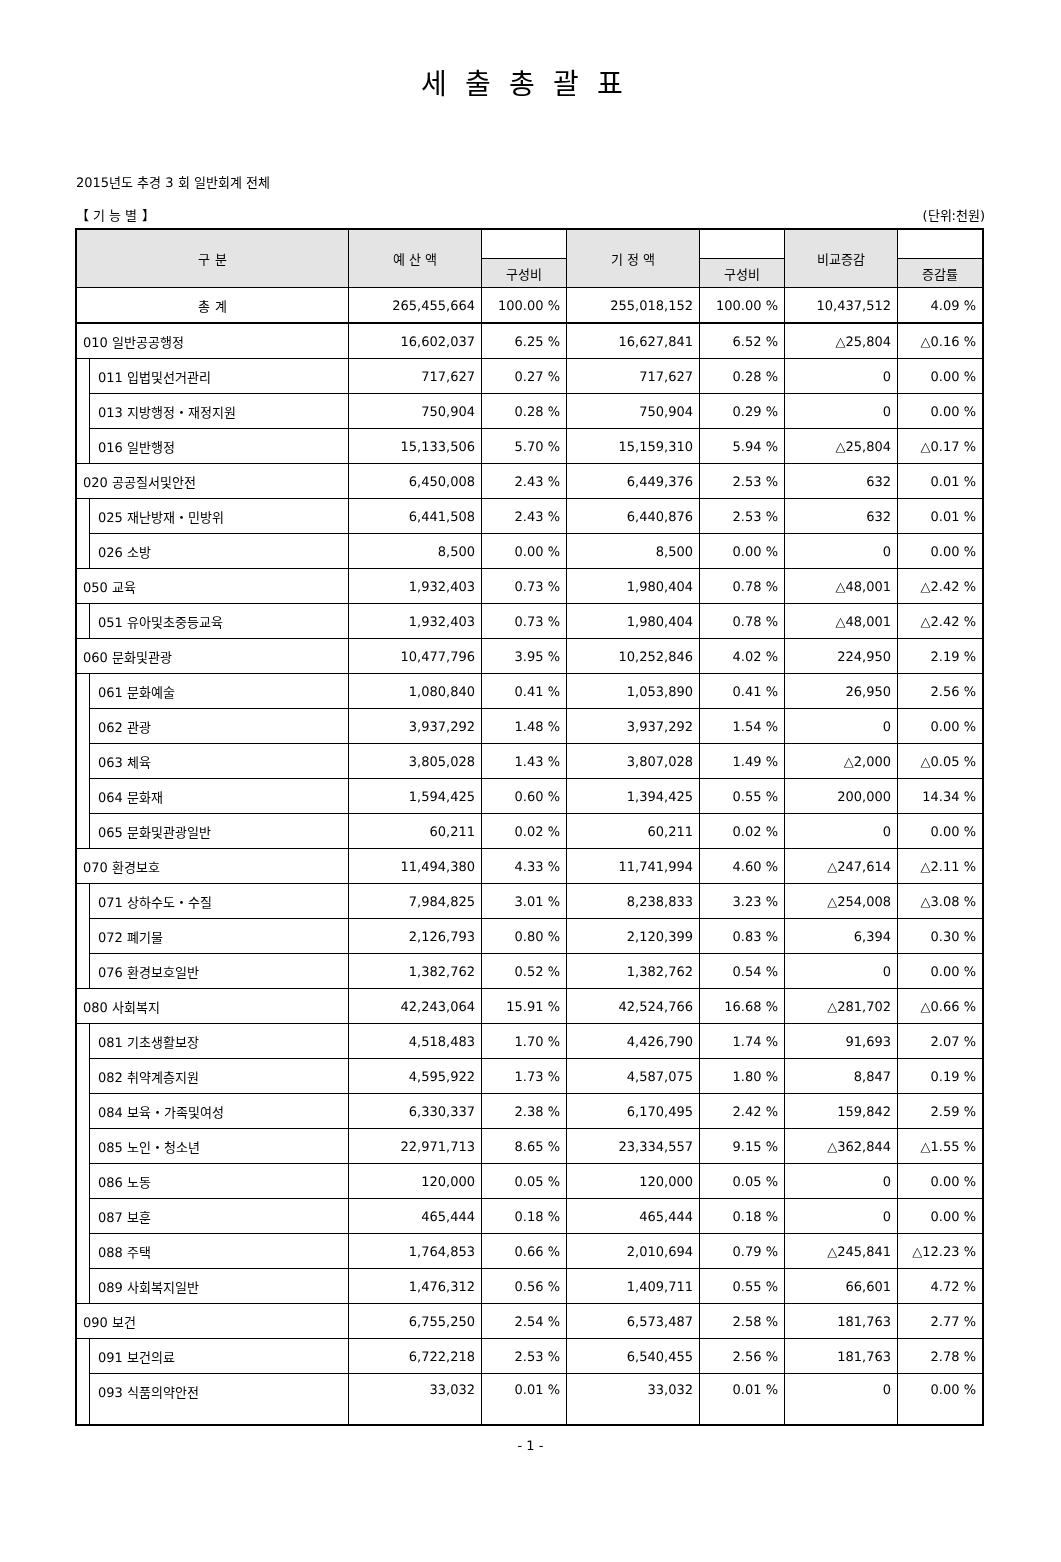세출총괄표
2015년도 추경 3 회 일반회계 전체
【 기 능 별 】 (단위:천원)
| 구 분 | | 예 산 액 | | 기 정 액 | | 비교증감 | |
| --- | --- | --- | --- | --- | --- | --- | --- |
| | | | 구성비 | | 구성비 | | 증감률 |
| 총 계 | | 265,455,664 | 100.00 % | 255,018,152 | 100.00 % | 10,437,512 | 4.09 % |
| 010 일반공공행정 | | 16,602,037 | 6.25 % | 16,627,841 | 6.52 % | △25,804 | △0.16 % |
| | 011 입법및선거관리 | 717,627 | 0.27 % | 717,627 | 0.28 % | 0 | 0.00 % |
| | 013 지방행정・재정지원 | 750,904 | 0.28 % | 750,904 | 0.29 % | 0 | 0.00 % |
| | 016 일반행정 | 15,133,506 | 5.70 % | 15,159,310 | 5.94 % | △25,804 | △0.17 % |
| 020 공공질서및안전 | | 6,450,008 | 2.43 % | 6,449,376 | 2.53 % | 632 | 0.01 % |
| | 025 재난방재・민방위 | 6,441,508 | 2.43 % | 6,440,876 | 2.53 % | 632 | 0.01 % |
| | 026 소방 | 8,500 | 0.00 % | 8,500 | 0.00 % | 0 | 0.00 % |
| 050 교육 | | 1,932,403 | 0.73 % | 1,980,404 | 0.78 % | △48,001 | △2.42 % |
| | 051 유아및초중등교육 | 1,932,403 | 0.73 % | 1,980,404 | 0.78 % | △48,001 | △2.42 % |
| 060 문화및관광 | | 10,477,796 | 3.95 % | 10,252,846 | 4.02 % | 224,950 | 2.19 % |
| | 061 문화예술 | 1,080,840 | 0.41 % | 1,053,890 | 0.41 % | 26,950 | 2.56 % |
| | 062 관광 | 3,937,292 | 1.48 % | 3,937,292 | 1.54 % | 0 | 0.00 % |
| | 063 체육 | 3,805,028 | 1.43 % | 3,807,028 | 1.49 % | △2,000 | △0.05 % |
| | 064 문화재 | 1,594,425 | 0.60 % | 1,394,425 | 0.55 % | 200,000 | 14.34 % |
| | 065 문화및관광일반 | 60,211 | 0.02 % | 60,211 | 0.02 % | 0 | 0.00 % |
| 070 환경보호 | | 11,494,380 | 4.33 % | 11,741,994 | 4.60 % | △247,614 | △2.11 % |
| | 071 상하수도・수질 | 7,984,825 | 3.01 % | 8,238,833 | 3.23 % | △254,008 | △3.08 % |
| | 072 폐기물 | 2,126,793 | 0.80 % | 2,120,399 | 0.83 % | 6,394 | 0.30 % |
| | 076 환경보호일반 | 1,382,762 | 0.52 % | 1,382,762 | 0.54 % | 0 | 0.00 % |
| 080 사회복지 | | 42,243,064 | 15.91 % | 42,524,766 | 16.68 % | △281,702 | △0.66 % |
| | 081 기초생활보장 | 4,518,483 | 1.70 % | 4,426,790 | 1.74 % | 91,693 | 2.07 % |
| | 082 취약계층지원 | 4,595,922 | 1.73 % | 4,587,075 | 1.80 % | 8,847 | 0.19 % |
| | 084 보육・가족및여성 | 6,330,337 | 2.38 % | 6,170,495 | 2.42 % | 159,842 | 2.59 % |
| | 085 노인・청소년 | 22,971,713 | 8.65 % | 23,334,557 | 9.15 % | △362,844 | △1.55 % |
| | 086 노동 | 120,000 | 0.05 % | 120,000 | 0.05 % | 0 | 0.00 % |
| | 087 보훈 | 465,444 | 0.18 % | 465,444 | 0.18 % | 0 | 0.00 % |
| | 088 주택 | 1,764,853 | 0.66 % | 2,010,694 | 0.79 % | △245,841 | △12.23 % |
| | 089 사회복지일반 | 1,476,312 | 0.56 % | 1,409,711 | 0.55 % | 66,601 | 4.72 % |
| 090 보건 | | 6,755,250 | 2.54 % | 6,573,487 | 2.58 % | 181,763 | 2.77 % |
| | 091 보건의료 | 6,722,218 | 2.53 % | 6,540,455 | 2.56 % | 181,763 | 2.78 % |
| | 093 식품의약안전 | 33,032 | 0.01 % | 33,032 | 0.01 % | 0 | 0.00 % |
- 1 -